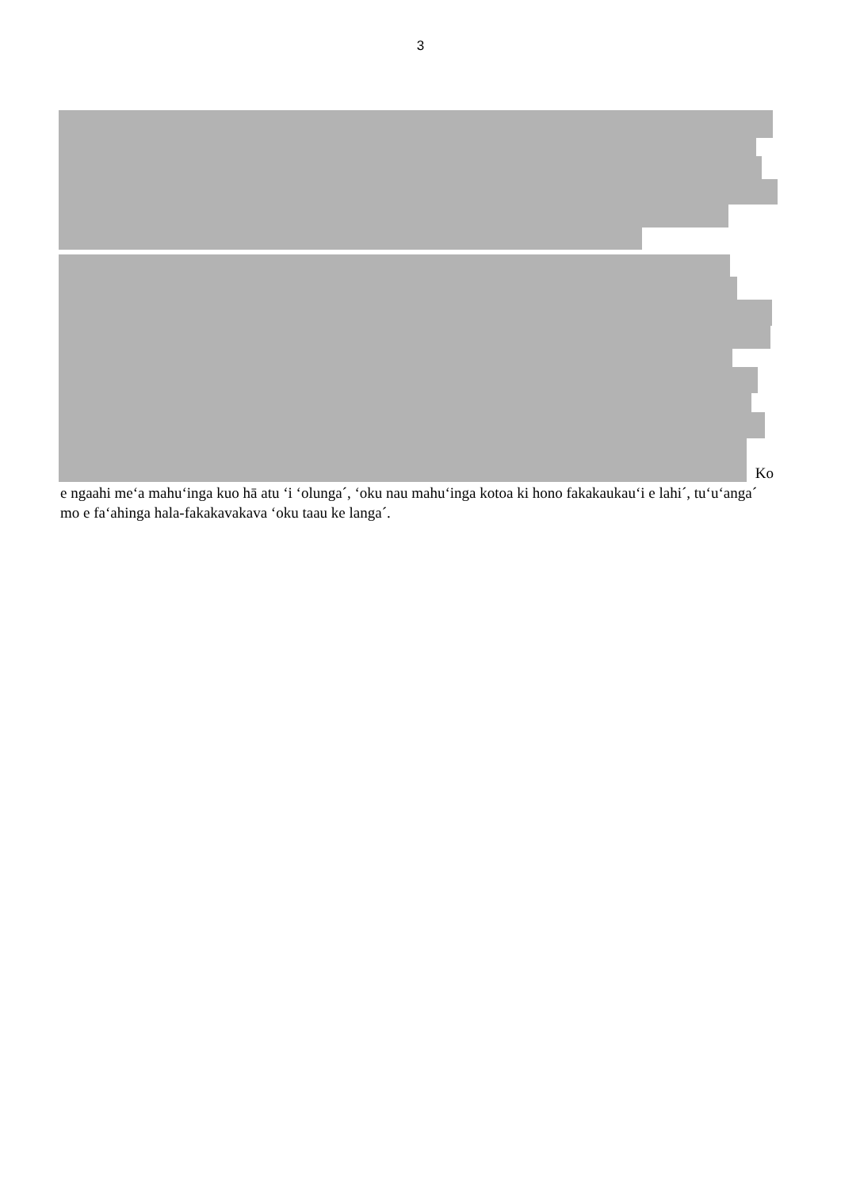3
Ko
e ngaahi meʻa mahuʻinga kuo hā atu ʻi ʻolunga´, ʻoku nau mahuʻinga kotoa ki hono fakakaukauʻi e lahi´, tuʻuʻanga´ mo e faʻahinga hala-fakakavakava ʻoku taau ke langa´.